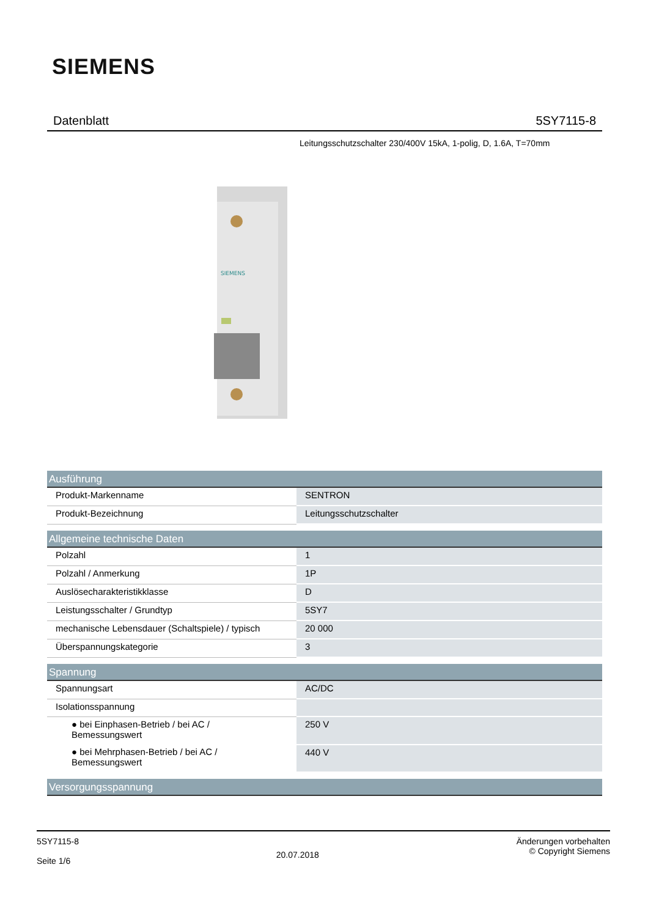SIEMENS
Datenblatt 5SY7115-8
Leitungsschutzschalter 230/400V 15kA, 1-polig, D, 1.6A, T=70mm
SIEMENS
| Ausführung | |
| --- | --- |
| Produkt-Markenname | SENTRON |
| Produkt-Bezeichnung | Leitungsschutzschalter |
| Allgemeine technische Daten | |
| Polzahl | 1 |
| Polzahl / Anmerkung | 1P |
| Auslösecharakteristikklasse | D |
| Leistungsschalter / Grundtyp | 5SY7 |
| mechanische Lebensdauer (Schaltspiele) / typisch | 20 000 |
| Überspannungskategorie | 3 |
| Spannung | |
| Spannungsart | AC/DC |
| Isolationsspannung | |
| ● bei Einphasen-Betrieb / bei AC / Bemessungswert | 250 V |
| ● bei Mehrphasen-Betrieb / bei AC / Bemessungswert | 440 V |
| Versorgungsspannung | |
5SY7115-8
Seite 1/6
20.07.2018
Änderungen vorbehalten
© Copyright Siemens